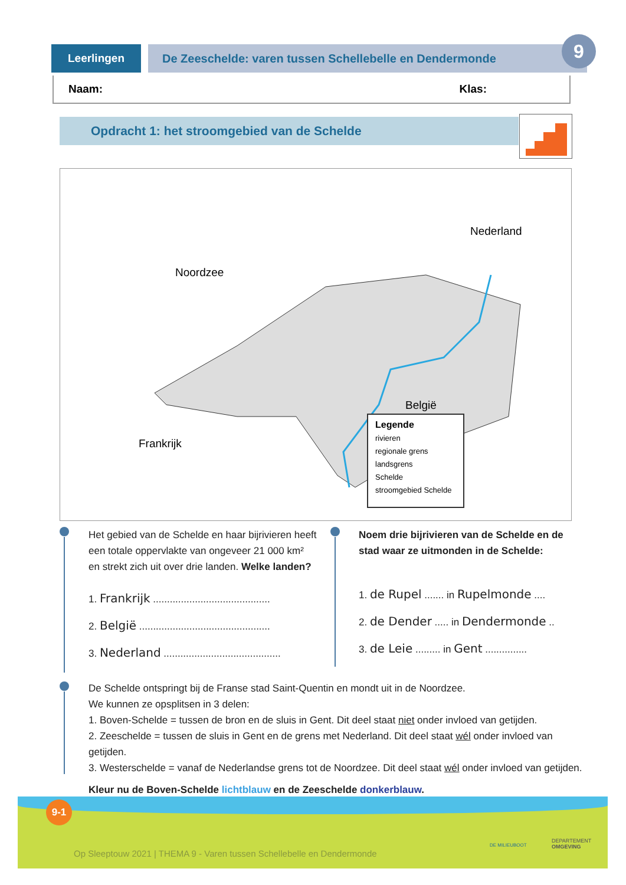Leerlingen De Zeeschelde: varen tussen Schellebelle en Dendermonde
9
Naam: Klas:
Opdracht 1: het stroomgebied van de Schelde
Noordzee
Nederland
Frankrijk
België
Legende
rivieren
regionale grens
landsgrens
Schelde
stroomgebied Schelde
Het gebied van de Schelde en haar bijrivieren heeft een totale oppervlakte van ongeveer 21 000 km²
en strekt zich uit over drie landen. Welke landen?
1. Frankrijk ..........................................
2. België ...............................................
3. Nederland ..........................................
Noem drie bijrivieren van de Schelde en de stad waar ze uitmonden in de Schelde:
1. de Rupel ....... in Rupelmonde ....
2. de Dender ..... in Dendermonde ..
3. de Leie ......... in Gent ...............
De Schelde ontspringt bij de Franse stad Saint-Quentin en mondt uit in de Noordzee.
We kunnen ze opsplitsen in 3 delen:
1. Boven-Schelde = tussen de bron en de sluis in Gent. Dit deel staat niet onder invloed van getijden.
2. Zeeschelde = tussen de sluis in Gent en de grens met Nederland. Dit deel staat wél onder invloed van getijden.
3. Westerschelde = vanaf de Nederlandse grens tot de Noordzee. Dit deel staat wél onder invloed van getijden.
Kleur nu de Boven-Schelde lichtblauw en de Zeeschelde donkerblauw.
Op Sleeptouw 2021 | THEMA 9 - Varen tussen Schellebelle en Dendermonde
DE MILIEUBOOT
DEPARTEMENT
OMGEVING
9-1